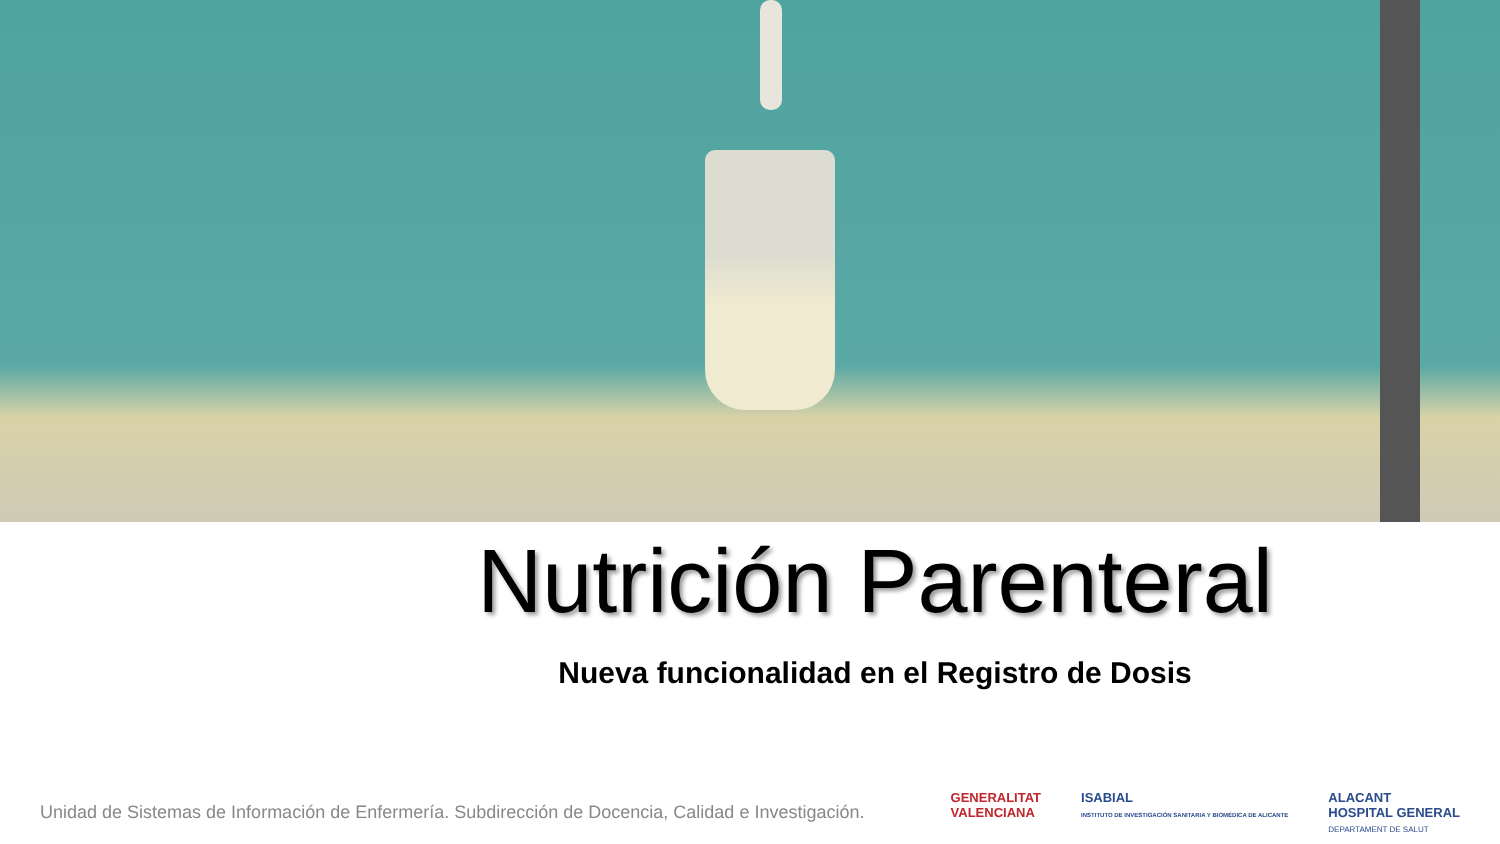Nutrición Parenteral
Nueva funcionalidad en el Registro de Dosis
Unidad de Sistemas de Información de Enfermería. Subdirección de Docencia, Calidad e Investigación.
GENERALITAT
VALENCIANA
ISABIAL
INSTITUTO DE INVESTIGACIÓN SANITARIA Y BIOMÉDICA DE ALICANTE
ALACANT
HOSPITAL GENERAL
DEPARTAMENT DE SALUT